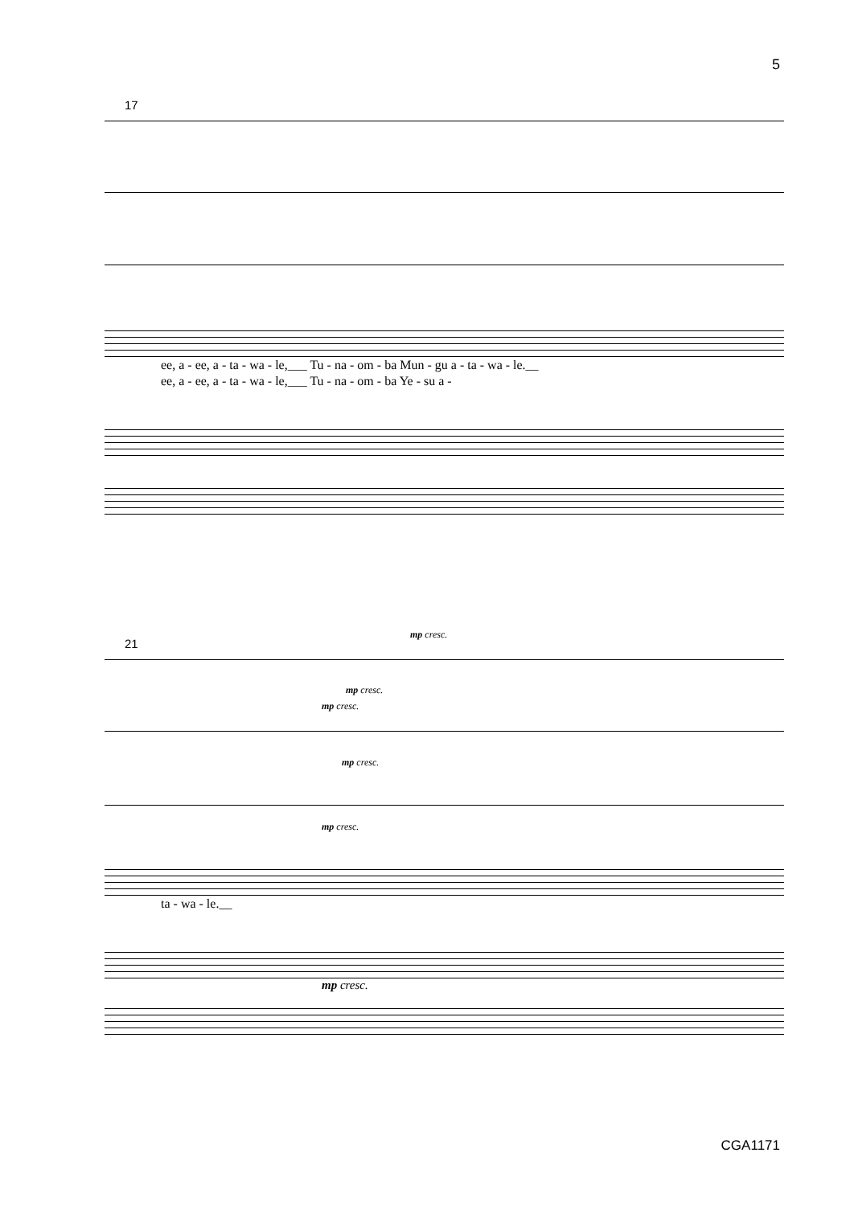5
17
ee, a - ee, a - ta - wa - le,___ Tu - na - om - ba Mun - gu a - ta - wa - le.__
ee, a - ee, a - ta - wa - le,___ Tu - na - om - ba Ye - su a -
21
mp cresc.
mp cresc.
mp cresc.
mp cresc.
mp cresc.
ta - wa - le.__
mp cresc.
CGA1171